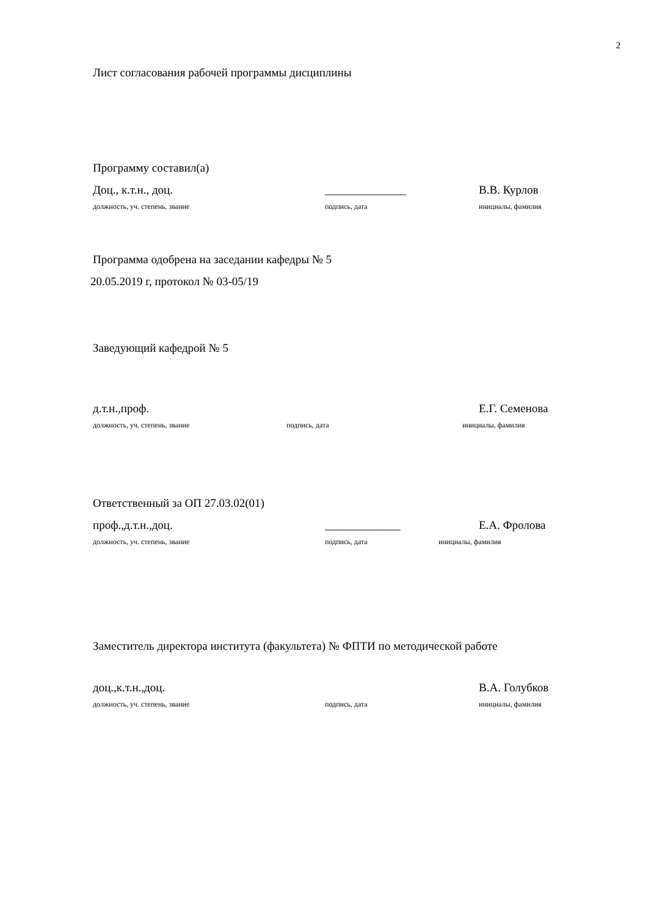2
Лист согласования рабочей программы дисциплины
Программу составил(а)
Доц., к.т.н., доц. ______________ В.В. Курлов
должность, уч. степень, звание подпись, дата инициалы, фамилия
Программа одобрена на заседании кафедры № 5
20.05.2019 г, протокол № 03-05/19
Заведующий кафедрой № 5
д.т.н.,проф. Е.Г. Семенова
должность, уч. степень, звание подпись, дата инициалы, фамилия
Ответственный за ОП 27.03.02(01)
проф.,д.т.н.,доц. _____________ Е.А. Фролова
должность, уч. степень, звание подпись, дата инициалы, фамилия
Заместитель директора института (факультета) № ФПТИ по методической работе
доц.,к.т.н.,доц. В.А. Голубков
должность, уч. степень, звание подпись, дата инициалы, фамилия